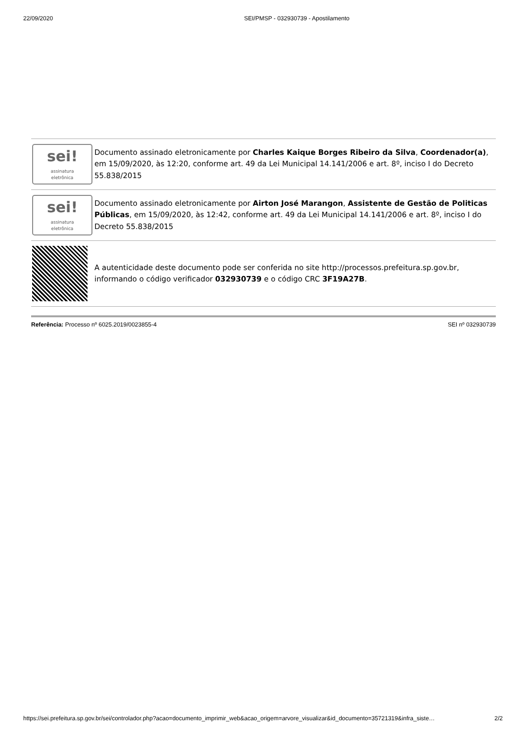22/09/2020 SEI/PMSP - 032930739 - Apostilamento
| sei! assinatura eletrônica | Documento assinado eletronicamente por Charles Kaique Borges Ribeiro da Silva , Coordenador(a) , em 15/09/2020, às 12:20, conforme art. 49 da Lei Municipal 14.141/2006 e art. 8º, inciso I do Decreto 55.838/2015 |
| sei! assinatura eletrônica | Documento assinado eletronicamente por Airton José Marangon , Assistente de Gestão de Politicas Públicas , em 15/09/2020, às 12:42, conforme art. 49 da Lei Municipal 14.141/2006 e art. 8º, inciso I do Decreto 55.838/2015 |
| | A autenticidade deste documento pode ser conferida no site http://processos.prefeitura.sp.gov.br, informando o código verificador 032930739 e o código CRC 3F19A27B . |
Referência: Processo nº 6025.2019/0023855-4 SEI nº 032930739
https://sei.prefeitura.sp.gov.br/sei/controlador.php?acao=documento_imprimir_web&acao_origem=arvore_visualizar&id_documento=35721319&infra_siste… 2/2